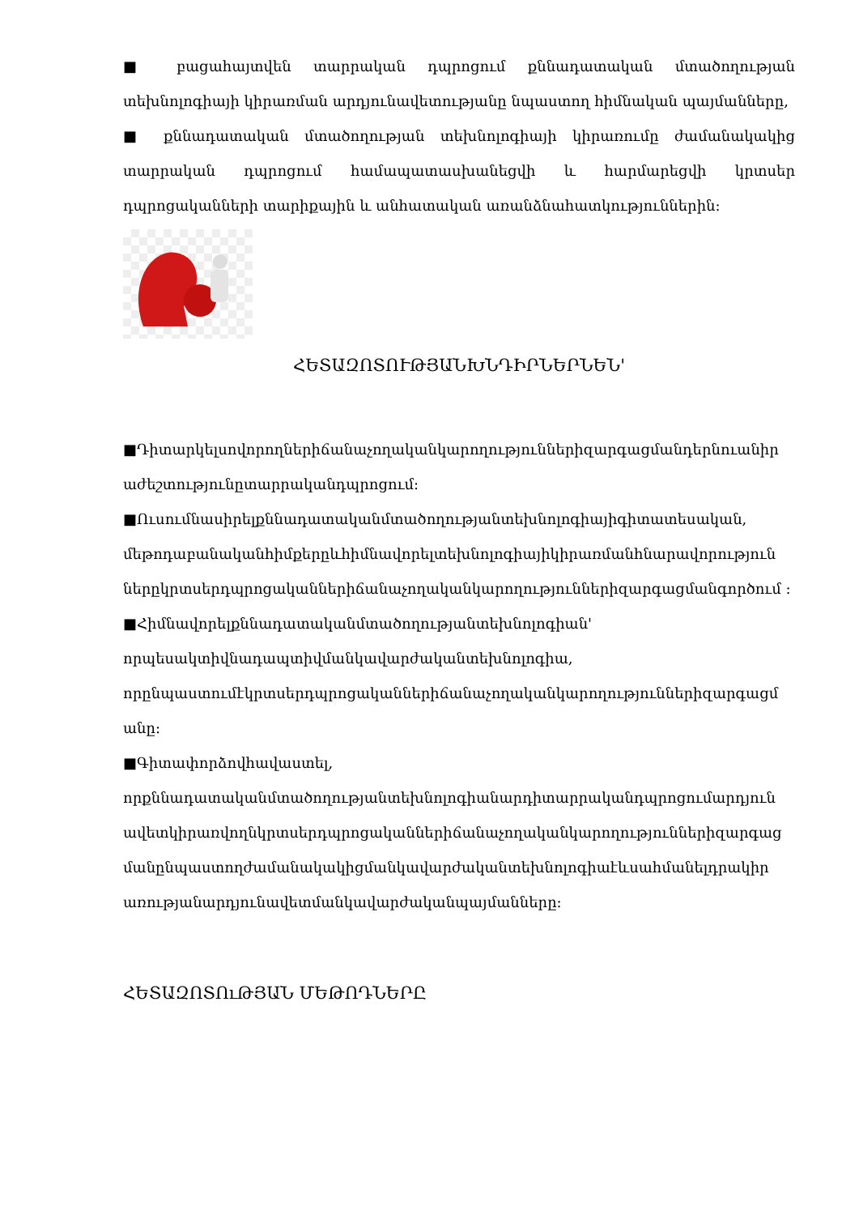■ բացահայտվեն տարրական դպրոցում քննադատական մտածողության տեխնոլոգիայի կիրառման արդյունավետությանը նպաստող հիմնական պայմանները,
■ քննադատական մտածողության տեխնոլոգիայի կիրառումը ժամանակակից տարրական դպրոցում համապատասխանեցվի և հարմարեցվի կրտսեր դպրոցականների տարիքային և անհատական առանձնահատկություններին:
ՀԵՏԱԶՈՏՈՒԹՅԱՆԽՆԴԻՐՆԵՐՆԵՆ'
■Դիտարկելսովորողներիճանաչողականկարողություններիզարգացմանդերնուանիր աժեշտությունըտարրականդպրոցում:
■Ուսումնասիրելքննադատականմտածողությանտեխնոլոգիայիգիտատեսական, մեթոդաբանականհիմքերըևհիմնավորելտեխնոլոգիայիկիրառմանհնարավորություն ներըկրտսերդպրոցականներիճանաչողականկարողություններիզարգացմանգործում :
■Հիմնավորելքննադատականմտածողությանտեխնոլոգիան' որպեսակտիվնադապտիվմանկավարժականտեխնոլոգիա, որընպաստումէկրտսերդպրոցականներիճանաչողականկարողություններիզարգացմ անը:
■Գիտափորձովհավաստել, որքննադատականմտածողությանտեխնոլոգիանարդիտարրականդպրոցումարդյուն ավետկիրառվողնկրտսերդպրոցականներիճանաչողականկարողություններիզարգաց մանընպաստողժամանակակիցմանկավարժականտեխնոլոգիաէևսահմանելդրակիր առությանարդյունավետմանկավարժականպայմանները:
ՀԵՏԱԶՈՏՈւԹՅԱՆ ՄԵԹՈԴՆԵՐԸ